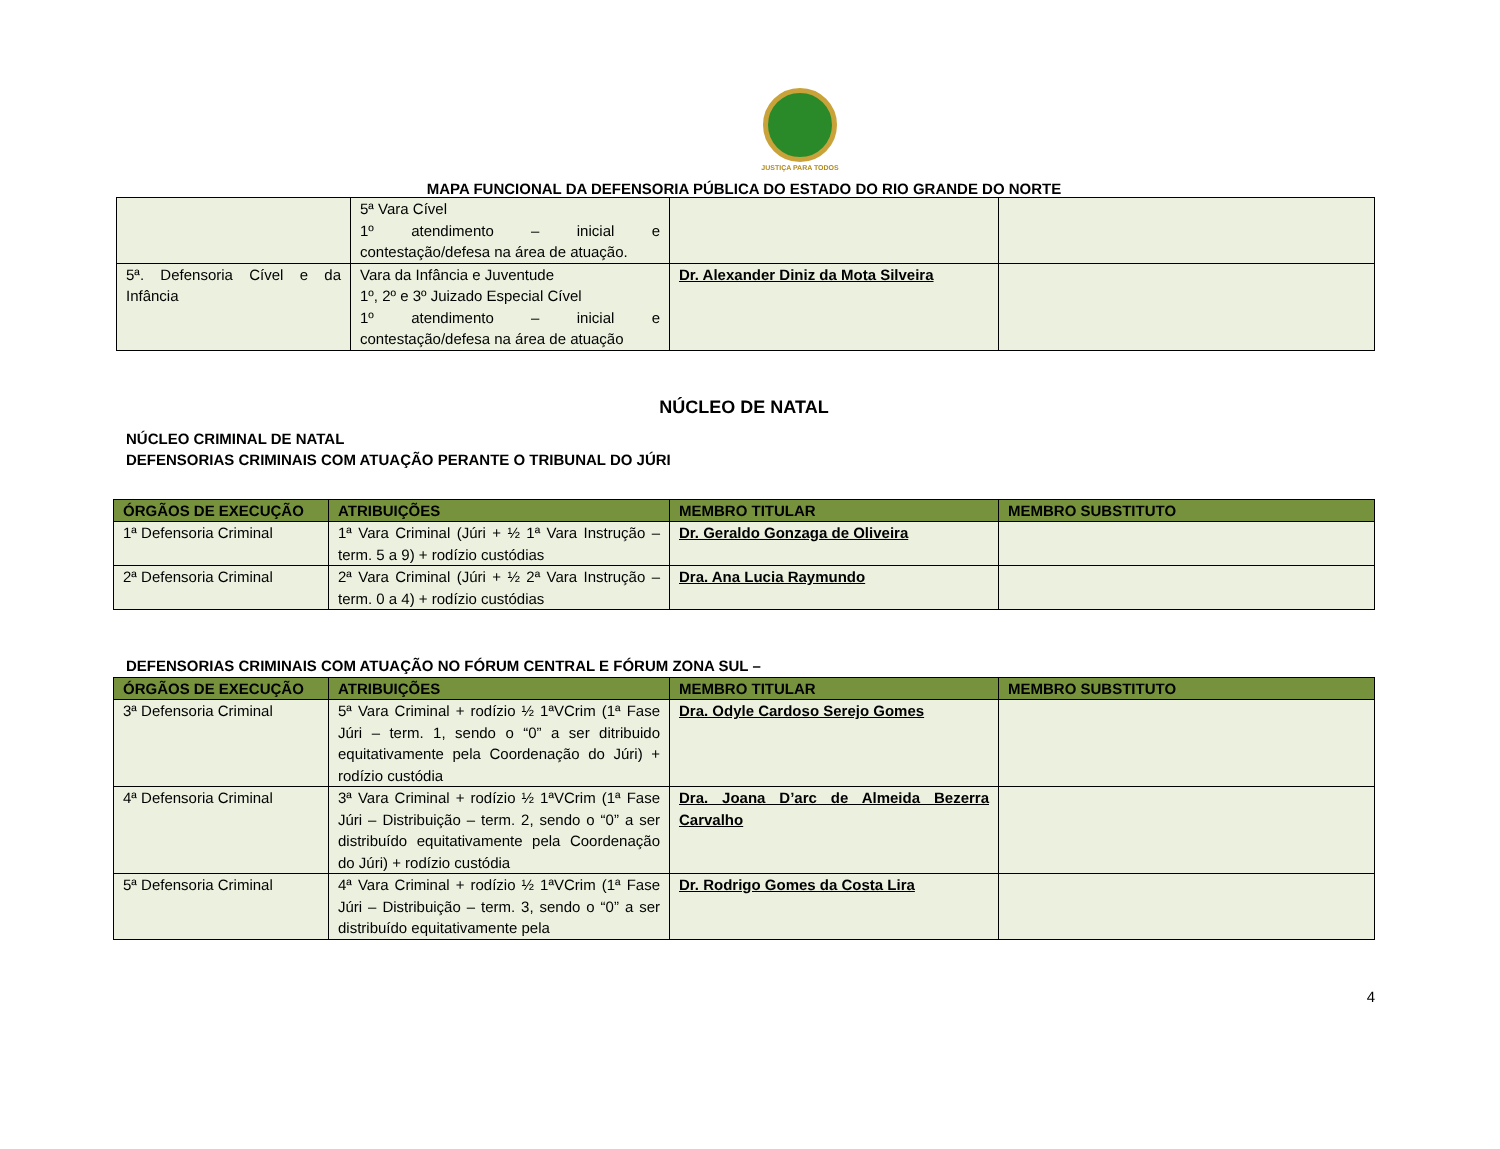JUSTIÇA PARA TODOS
MAPA FUNCIONAL DA DEFENSORIA PÚBLICA DO ESTADO DO RIO GRANDE DO NORTE
| | 5ª Vara Cível 1º atendimento – inicial e contestação/defesa na área de atuação. | | |
| 5ª. Defensoria Cível e da Infância | Vara da Infância e Juventude 1º, 2º e 3º Juizado Especial Cível 1º atendimento – inicial e contestação/defesa na área de atuação | Dr. Alexander Diniz da Mota Silveira | |
NÚCLEO DE NATAL
NÚCLEO CRIMINAL DE NATAL
DEFENSORIAS CRIMINAIS COM ATUAÇÃO PERANTE O TRIBUNAL DO JÚRI
| ÓRGÃOS DE EXECUÇÃO | ATRIBUIÇÕES | MEMBRO TITULAR | MEMBRO SUBSTITUTO |
| --- | --- | --- | --- |
| 1ª Defensoria Criminal | 1ª Vara Criminal (Júri + ½ 1ª Vara Instrução – term. 5 a 9) + rodízio custódias | Dr. Geraldo Gonzaga de Oliveira | |
| 2ª Defensoria Criminal | 2ª Vara Criminal (Júri + ½ 2ª Vara Instrução – term. 0 a 4) + rodízio custódias | Dra. Ana Lucia Raymundo | |
DEFENSORIAS CRIMINAIS COM ATUAÇÃO NO FÓRUM CENTRAL E FÓRUM ZONA SUL –
| ÓRGÃOS DE EXECUÇÃO | ATRIBUIÇÕES | MEMBRO TITULAR | MEMBRO SUBSTITUTO |
| --- | --- | --- | --- |
| 3ª Defensoria Criminal | 5ª Vara Criminal + rodízio ½ 1ªVCrim (1ª Fase Júri – term. 1, sendo o “0” a ser ditribuido equitativamente pela Coordenação do Júri) + rodízio custódia | Dra. Odyle Cardoso Serejo Gomes | |
| 4ª Defensoria Criminal | 3ª Vara Criminal + rodízio ½ 1ªVCrim (1ª Fase Júri – Distribuição – term. 2, sendo o “0” a ser distribuído equitativamente pela Coordenação do Júri) + rodízio custódia | Dra. Joana D’arc de Almeida Bezerra Carvalho | |
| 5ª Defensoria Criminal | 4ª Vara Criminal + rodízio ½ 1ªVCrim (1ª Fase Júri – Distribuição – term. 3, sendo o “0” a ser distribuído equitativamente pela | Dr. Rodrigo Gomes da Costa Lira | |
4